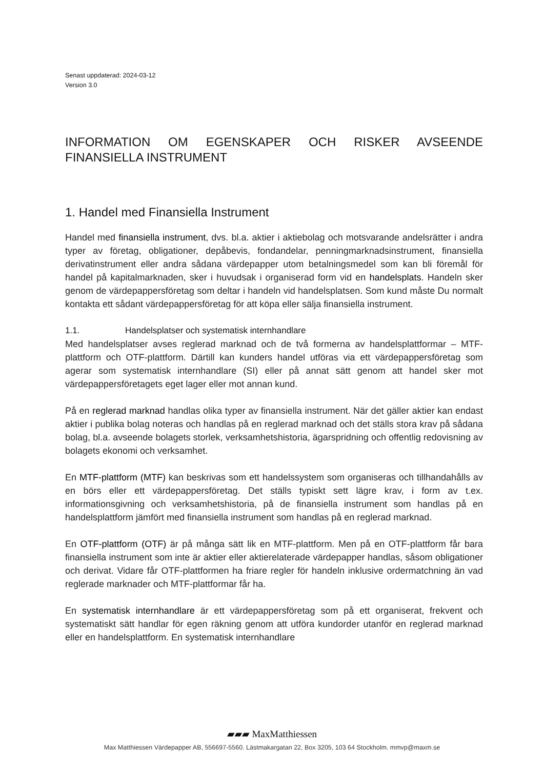Senast uppdaterad: 2024-03-12
Version 3.0
INFORMATION OM EGENSKAPER OCH RISKER AVSEENDE FINANSIELLA INSTRUMENT
1. Handel med Finansiella Instrument
Handel med finansiella instrument, dvs. bl.a. aktier i aktiebolag och motsvarande andelsrätter i andra typer av företag, obligationer, depåbevis, fondandelar, penningmarknadsinstrument, finansiella derivatinstrument eller andra sådana värdepapper utom betalningsmedel som kan bli föremål för handel på kapitalmarknaden, sker i huvudsak i organiserad form vid en handelsplats. Handeln sker genom de värdepappersföretag som deltar i handeln vid handelsplatsen. Som kund måste Du normalt kontakta ett sådant värdepappersföretag för att köpa eller sälja finansiella instrument.
1.1. Handelsplatser och systematisk internhandlare
Med handelsplatser avses reglerad marknad och de två formerna av handelsplattformar – MTF-plattform och OTF-plattform. Därtill kan kunders handel utföras via ett värdepappersföretag som agerar som systematisk internhandlare (SI) eller på annat sätt genom att handel sker mot värdepappersföretagets eget lager eller mot annan kund.
På en reglerad marknad handlas olika typer av finansiella instrument. När det gäller aktier kan endast aktier i publika bolag noteras och handlas på en reglerad marknad och det ställs stora krav på sådana bolag, bl.a. avseende bolagets storlek, verksamhetshistoria, ägarspridning och offentlig redovisning av bolagets ekonomi och verksamhet.
En MTF-plattform (MTF) kan beskrivas som ett handelssystem som organiseras och tillhandahålls av en börs eller ett värdepappersföretag. Det ställs typiskt sett lägre krav, i form av t.ex. informationsgivning och verksamhetshistoria, på de finansiella instrument som handlas på en handelsplattform jämfört med finansiella instrument som handlas på en reglerad marknad.
En OTF-plattform (OTF) är på många sätt lik en MTF-plattform. Men på en OTF-plattform får bara finansiella instrument som inte är aktier eller aktierelaterade värdepapper handlas, såsom obligationer och derivat. Vidare får OTF-plattformen ha friare regler för handeln inklusive ordermatchning än vad reglerade marknader och MTF-plattformar får ha.
En systematisk internhandlare är ett värdepappersföretag som på ett organiserat, frekvent och systematiskt sätt handlar för egen räkning genom att utföra kundorder utanför en reglerad marknad eller en handelsplattform. En systematisk internhandlare
▰▰▰ MaxMatthiessen
Max Matthiessen Värdepapper AB, 556697-5560. Lästmakargatan 22, Box 3205, 103 64 Stockholm. mmvp@maxm.se